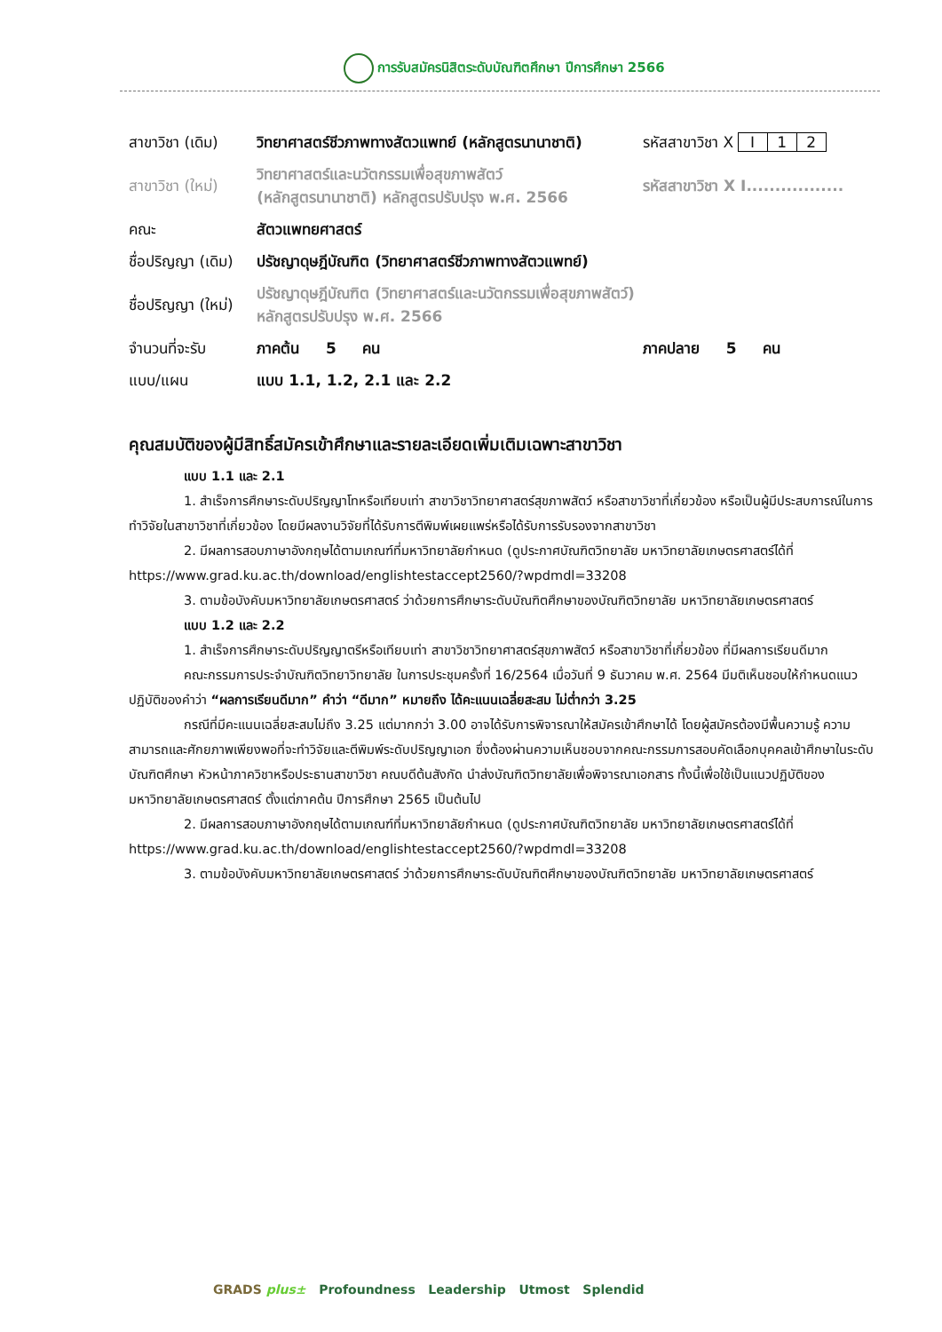การรับสมัครนิสิตระดับบัณฑิตศึกษา ปีการศึกษา 2566
| สาขาวิชา (เดิม) | วิทยาศาสตร์ชีวภาพทางสัตวแพทย์ (หลักสูตรนานาชาติ) | รหัสสาขาวิชา X I 1 2 |
| สาขาวิชา (ใหม่) | วิทยาศาสตร์และนวัตกรรมเพื่อสุขภาพสัตว์ (หลักสูตรนานาชาติ) หลักสูตรปรับปรุง พ.ศ. 2566 | รหัสสาขาวิชา X I................. |
| คณะ | สัตวแพทยศาสตร์ | |
| ชื่อปริญญา (เดิม) | ปรัชญาดุษฎีบัณฑิต (วิทยาศาสตร์ชีวภาพทางสัตวแพทย์) | |
| ชื่อปริญญา (ใหม่) | ปรัชญาดุษฎีบัณฑิต (วิทยาศาสตร์และนวัตกรรมเพื่อสุขภาพสัตว์) หลักสูตรปรับปรุง พ.ศ. 2566 | |
| จำนวนที่จะรับ | ภาคต้น 5 คน | ภาคปลาย 5 คน |
| แบบ/แผน | แบบ 1.1, 1.2, 2.1 และ 2.2 | |
คุณสมบัติของผู้มีสิทธิ์สมัครเข้าศึกษาและรายละเอียดเพิ่มเติมเฉพาะสาขาวิชา
แบบ 1.1 และ 2.1
1. สำเร็จการศึกษาระดับปริญญาโทหรือเทียบเท่า สาขาวิชาวิทยาศาสตร์สุขภาพสัตว์ หรือสาขาวิชาที่เกี่ยวข้อง หรือเป็นผู้มีประสบการณ์ในการทำวิจัยในสาขาวิชาที่เกี่ยวข้อง โดยมีผลงานวิจัยที่ได้รับการตีพิมพ์เผยแพร่หรือได้รับการรับรองจากสาขาวิชา
2. มีผลการสอบภาษาอังกฤษได้ตามเกณฑ์ที่มหาวิทยาลัยกำหนด (ดูประกาศบัณฑิตวิทยาลัย มหาวิทยาลัยเกษตรศาสตร์ได้ที่ https://www.grad.ku.ac.th/download/englishtestaccept2560/?wpdmdl=33208
3. ตามข้อบังคับมหาวิทยาลัยเกษตรศาสตร์ ว่าด้วยการศึกษาระดับบัณฑิตศึกษาของบัณฑิตวิทยาลัย มหาวิทยาลัยเกษตรศาสตร์
แบบ 1.2 และ 2.2
1. สำเร็จการศึกษาระดับปริญญาตรีหรือเทียบเท่า สาขาวิชาวิทยาศาสตร์สุขภาพสัตว์ หรือสาขาวิชาที่เกี่ยวข้อง ที่มีผลการเรียนดีมาก
คณะกรรมการประจำบัณฑิตวิทยาวิทยาลัย ในการประชุมครั้งที่ 16/2564 เมื่อวันที่ 9 ธันวาคม พ.ศ. 2564 มีมติเห็นชอบให้กำหนดแนวปฏิบัติของคำว่า “ผลการเรียนดีมาก” คำว่า “ดีมาก” หมายถึง ได้คะแนนเฉลี่ยสะสม ไม่ต่ำกว่า 3.25
กรณีที่มีคะแนนเฉลี่ยสะสมไม่ถึง 3.25 แต่มากกว่า 3.00 อาจได้รับการพิจารณาให้สมัครเข้าศึกษาได้ โดยผู้สมัครต้องมีพื้นความรู้ ความสามารถและศักยภาพเพียงพอที่จะทำวิจัยและตีพิมพ์ระดับปริญญาเอก ซึ่งต้องผ่านความเห็นชอบจากคณะกรรมการสอบคัดเลือกบุคคลเข้าศึกษาในระดับบัณฑิตศึกษา หัวหน้าภาควิชาหรือประธานสาขาวิชา คณบดีต้นสังกัด นำส่งบัณฑิตวิทยาลัยเพื่อพิจารณาเอกสาร ทั้งนี้เพื่อใช้เป็นแนวปฏิบัติของมหาวิทยาลัยเกษตรศาสตร์ ตั้งแต่ภาคต้น ปีการศึกษา 2565 เป็นต้นไป
2. มีผลการสอบภาษาอังกฤษได้ตามเกณฑ์ที่มหาวิทยาลัยกำหนด (ดูประกาศบัณฑิตวิทยาลัย มหาวิทยาลัยเกษตรศาสตร์ได้ที่ https://www.grad.ku.ac.th/download/englishtestaccept2560/?wpdmdl=33208
3. ตามข้อบังคับมหาวิทยาลัยเกษตรศาสตร์ ว่าด้วยการศึกษาระดับบัณฑิตศึกษาของบัณฑิตวิทยาลัย มหาวิทยาลัยเกษตรศาสตร์
GRADS plus± Profoundness Leadership Utmost Splendid